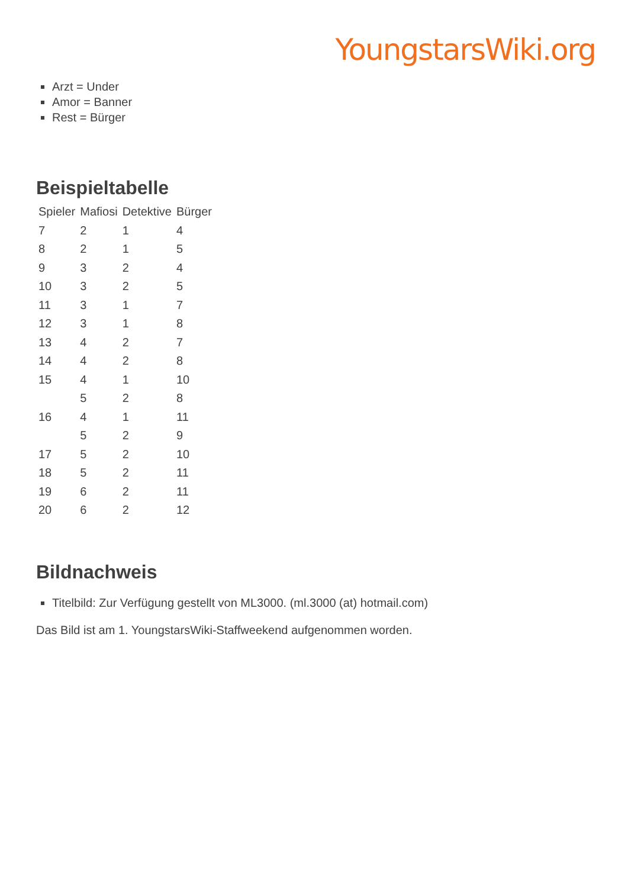YoungstarsWiki.org
Arzt = Under
Amor = Banner
Rest = Bürger
Beispieltabelle
| Spieler | Mafiosi | Detektive | Bürger |
| --- | --- | --- | --- |
| 7 | 2 | 1 | 4 |
| 8 | 2 | 1 | 5 |
| 9 | 3 | 2 | 4 |
| 10 | 3 | 2 | 5 |
| 11 | 3 | 1 | 7 |
| 12 | 3 | 1 | 8 |
| 13 | 4 | 2 | 7 |
| 14 | 4 | 2 | 8 |
| 15 | 4 | 1 | 10 |
| | 5 | 2 | 8 |
| 16 | 4 | 1 | 11 |
| | 5 | 2 | 9 |
| 17 | 5 | 2 | 10 |
| 18 | 5 | 2 | 11 |
| 19 | 6 | 2 | 11 |
| 20 | 6 | 2 | 12 |
Bildnachweis
Titelbild: Zur Verfügung gestellt von ML3000. (ml.3000 (at) hotmail.com)
Das Bild ist am 1. YoungstarsWiki-Staffweekend aufgenommen worden.